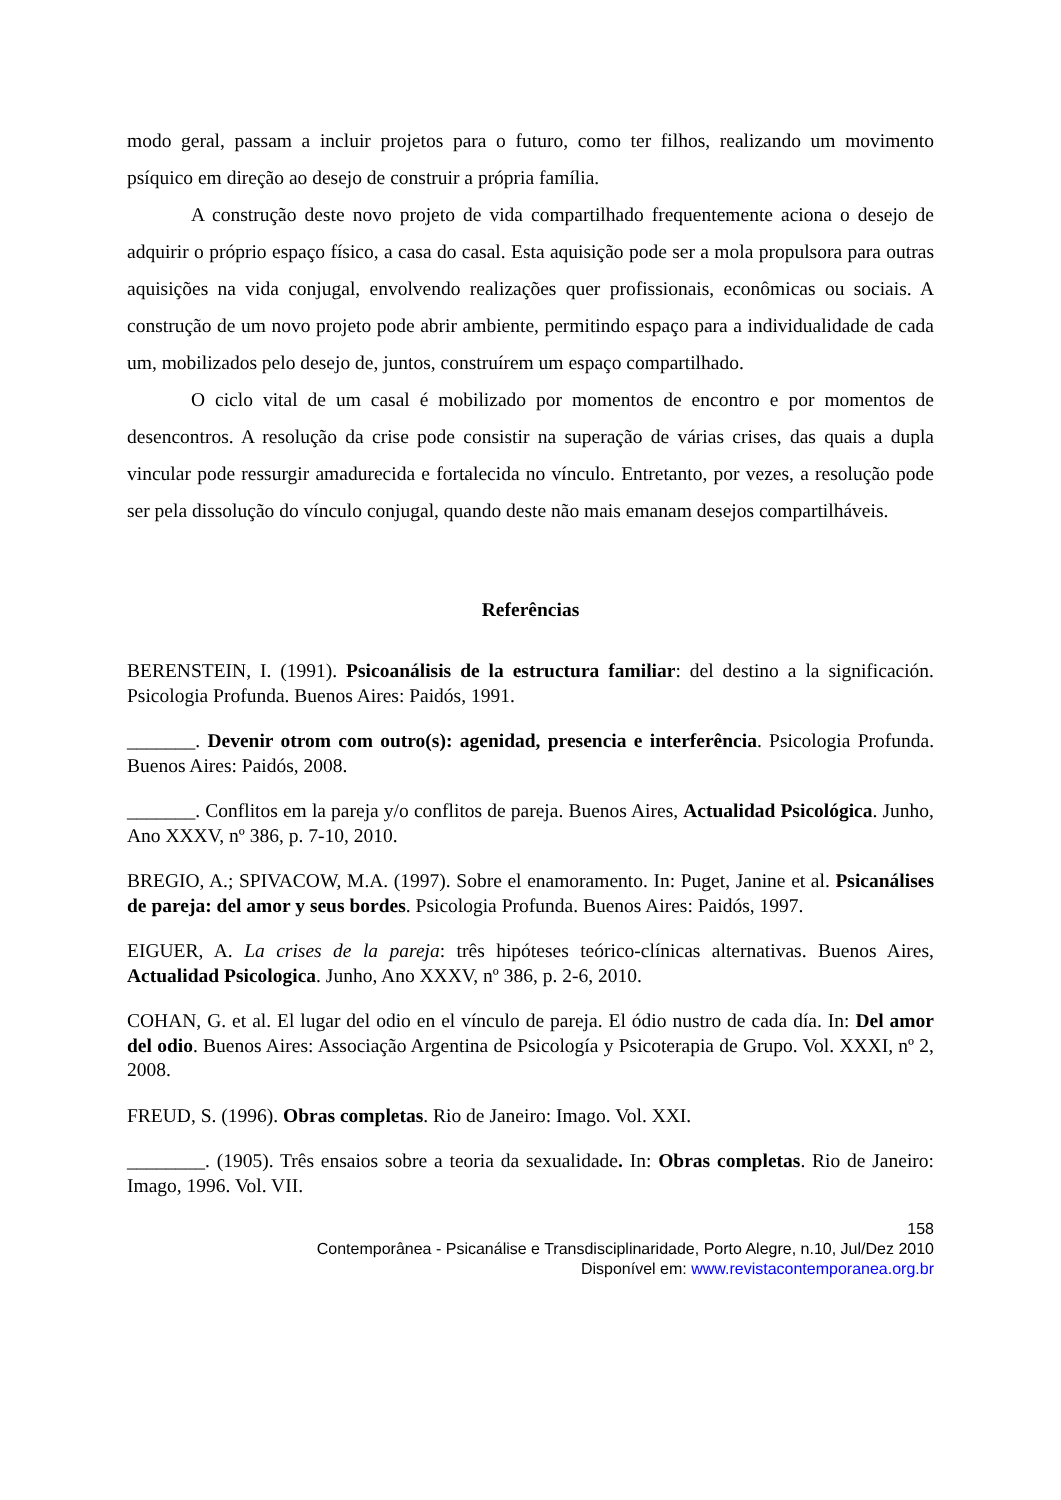modo geral, passam a incluir projetos para o futuro, como ter filhos, realizando um movimento psíquico em direção ao desejo de construir a própria família.
A construção deste novo projeto de vida compartilhado frequentemente aciona o desejo de adquirir o próprio espaço físico, a casa do casal. Esta aquisição pode ser a mola propulsora para outras aquisições na vida conjugal, envolvendo realizações quer profissionais, econômicas ou sociais. A construção de um novo projeto pode abrir ambiente, permitindo espaço para a individualidade de cada um, mobilizados pelo desejo de, juntos, construírem um espaço compartilhado.
O ciclo vital de um casal é mobilizado por momentos de encontro e por momentos de desencontros. A resolução da crise pode consistir na superação de várias crises, das quais a dupla vincular pode ressurgir amadurecida e fortalecida no vínculo. Entretanto, por vezes, a resolução pode ser pela dissolução do vínculo conjugal, quando deste não mais emanam desejos compartilháveis.
Referências
BERENSTEIN, I. (1991). Psicoanálisis de la estructura familiar: del destino a la significación. Psicologia Profunda. Buenos Aires: Paidós, 1991.
_______. Devenir otrom com outro(s): agenidad, presencia e interferência. Psicologia Profunda. Buenos Aires: Paidós, 2008.
_______. Conflitos em la pareja y/o conflitos de pareja. Buenos Aires, Actualidad Psicológica. Junho, Ano XXXV, nº 386, p. 7-10, 2010.
BREGIO, A.; SPIVACOW, M.A. (1997). Sobre el enamoramento. In: Puget, Janine et al. Psicanálises de pareja: del amor y seus bordes. Psicologia Profunda. Buenos Aires: Paidós, 1997.
EIGUER, A. La crises de la pareja: três hipóteses teórico-clínicas alternativas. Buenos Aires, Actualidad Psicologica. Junho, Ano XXXV, nº 386, p. 2-6, 2010.
COHAN, G. et al. El lugar del odio en el vínculo de pareja. El ódio nustro de cada día. In: Del amor del odio. Buenos Aires: Associação Argentina de Psicología y Psicoterapia de Grupo. Vol. XXXI, nº 2, 2008.
FREUD, S. (1996). Obras completas. Rio de Janeiro: Imago. Vol. XXI.
________. (1905). Três ensaios sobre a teoria da sexualidade. In: Obras completas. Rio de Janeiro: Imago, 1996. Vol. VII.
158
Contemporânea - Psicanálise e Transdisciplinaridade, Porto Alegre, n.10, Jul/Dez 2010
Disponível em: www.revistacontemporanea.org.br